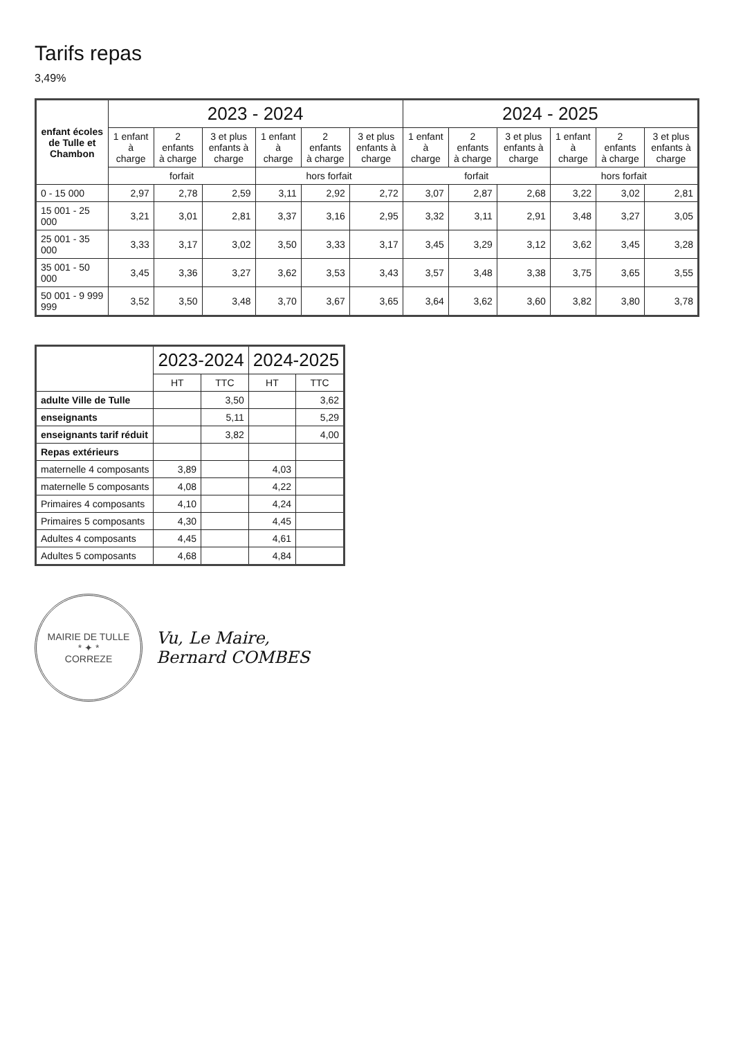Tarifs repas
3,49%
| enfant écoles de Tulle et Chambon | 2023 - 2024 | | | | | | 2024 - 2025 | | | | | |
| --- | --- | --- | --- | --- | --- | --- | --- | --- | --- | --- | --- | --- |
| | 1 enfant à charge | 2 enfants à charge | 3 et plus enfants à charge | 1 enfant à charge | 2 enfants à charge | 3 et plus enfants à charge | 1 enfant à charge | 2 enfants à charge | 3 et plus enfants à charge | 1 enfant à charge | 2 enfants à charge | 3 et plus enfants à charge |
| | forfait | | | hors forfait | | | forfait | | | hors forfait | | |
| 0 - 15 000 | 2,97 | 2,78 | 2,59 | 3,11 | 2,92 | 2,72 | 3,07 | 2,87 | 2,68 | 3,22 | 3,02 | 2,81 |
| 15 001 - 25 000 | 3,21 | 3,01 | 2,81 | 3,37 | 3,16 | 2,95 | 3,32 | 3,11 | 2,91 | 3,48 | 3,27 | 3,05 |
| 25 001 - 35 000 | 3,33 | 3,17 | 3,02 | 3,50 | 3,33 | 3,17 | 3,45 | 3,29 | 3,12 | 3,62 | 3,45 | 3,28 |
| 35 001 - 50 000 | 3,45 | 3,36 | 3,27 | 3,62 | 3,53 | 3,43 | 3,57 | 3,48 | 3,38 | 3,75 | 3,65 | 3,55 |
| 50 001 - 9 999 999 | 3,52 | 3,50 | 3,48 | 3,70 | 3,67 | 3,65 | 3,64 | 3,62 | 3,60 | 3,82 | 3,80 | 3,78 |
| | 2023-2024 | | 2024-2025 | |
| --- | --- | --- | --- | --- |
| | HT | TTC | HT | TTC |
| adulte Ville de Tulle | | 3,50 | | 3,62 |
| enseignants | | 5,11 | | 5,29 |
| enseignants tarif réduit | | 3,82 | | 4,00 |
| Repas extérieurs | | | | |
| maternelle 4 composants | 3,89 | | 4,03 | |
| maternelle 5 composants | 4,08 | | 4,22 | |
| Primaires 4 composants | 4,10 | | 4,24 | |
| Primaires 5 composants | 4,30 | | 4,45 | |
| Adultes 4 composants | 4,45 | | 4,61 | |
| Adultes 5 composants | 4,68 | | 4,84 | |
MAIRIE DE TULLE
* ✦ *
CORREZE
Vu, Le Maire,
Bernard COMBES